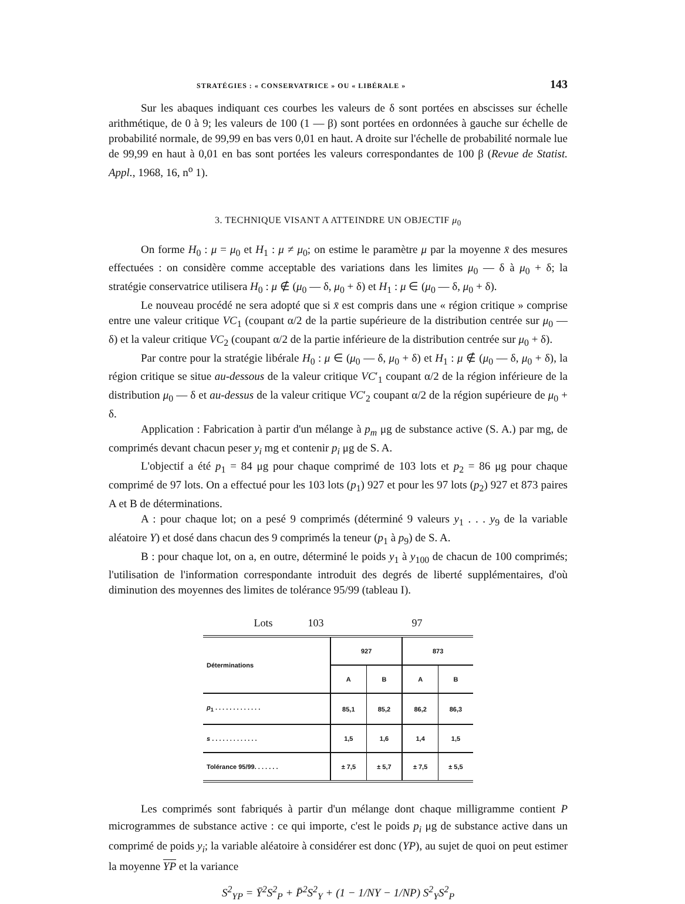STRATÉGIES : « CONSERVATRICE » OU « LIBÉRALE » 143
Sur les abaques indiquant ces courbes les valeurs de δ sont portées en abscisses sur échelle arithmétique, de 0 à 9; les valeurs de 100 (1 — β) sont portées en ordonnées à gauche sur échelle de probabilité normale, de 99,99 en bas vers 0,01 en haut. A droite sur l'échelle de probabilité normale lue de 99,99 en haut à 0,01 en bas sont portées les valeurs correspondantes de 100 β (Revue de Statist. Appl., 1968, 16, n<sup>o</sup> 1).
3. TECHNIQUE VISANT A ATTEINDRE UN OBJECTIF μ<sub>0</sub>
On forme H<sub>0</sub> : μ = μ<sub>0</sub> et H<sub>1</sub> : μ ≠ μ<sub>0</sub>; on estime le paramètre μ par la moyenne x̄ des mesures effectuées : on considère comme acceptable des variations dans les limites μ<sub>0</sub> — δ à μ<sub>0</sub> + δ; la stratégie conservatrice utilisera H<sub>0</sub> : μ ∉ (μ<sub>0</sub> — δ, μ<sub>0</sub> + δ) et H<sub>1</sub> : μ ∈ (μ<sub>0</sub> — δ, μ<sub>0</sub> + δ).
Le nouveau procédé ne sera adopté que si x̄ est compris dans une « région critique » comprise entre une valeur critique VC<sub>1</sub> (coupant α/2 de la partie supérieure de la distribution centrée sur μ<sub>0</sub> — δ) et la valeur critique VC<sub>2</sub> (coupant α/2 de la partie inférieure de la distribution centrée sur μ<sub>0</sub> + δ).
Par contre pour la stratégie libérale H<sub>0</sub> : μ ∈ (μ<sub>0</sub> — δ, μ<sub>0</sub> + δ) et H<sub>1</sub> : μ ∉ (μ<sub>0</sub> — δ, μ<sub>0</sub> + δ), la région critique se situe au-dessous de la valeur critique VC′<sub>1</sub> coupant α/2 de la région inférieure de la distribution μ<sub>0</sub> — δ et au-dessus de la valeur critique VC′<sub>2</sub> coupant α/2 de la région supérieure de μ<sub>0</sub> + δ.
Application : Fabrication à partir d'un mélange à p<sub>m</sub> μg de substance active (S. A.) par mg, de comprimés devant chacun peser y<sub>i</sub> mg et contenir p<sub>i</sub> μg de S. A.
L'objectif a été p<sub>1</sub> = 84 μg pour chaque comprimé de 103 lots et p<sub>2</sub> = 86 μg pour chaque comprimé de 97 lots. On a effectué pour les 103 lots (p<sub>1</sub>) 927 et pour les 97 lots (p<sub>2</sub>) 927 et 873 paires A et B de déterminations.
A : pour chaque lot; on a pesé 9 comprimés (déterminé 9 valeurs y<sub>1</sub> . . . y<sub>9</sub> de la variable aléatoire Y) et dosé dans chacun des 9 comprimés la teneur (p<sub>1</sub> à p<sub>9</sub>) de S. A.
B : pour chaque lot, on a, en outre, déterminé le poids y<sub>1</sub> à y<sub>100</sub> de chacun de 100 comprimés; l'utilisation de l'information correspondante introduit des degrés de liberté supplémentaires, d'où diminution des moyennes des limites de tolérance 95/99 (tableau I).
Lots 103 97
| Déterminations | 927 | | 873 | |
| --- | --- | --- | --- | --- |
| | A | B | A | B |
| p<sub>1</sub> . . . . . . . . . . . . . | 85,1 | 85,2 | 86,2 | 86,3 |
| s . . . . . . . . . . . . . | 1,5 | 1,6 | 1,4 | 1,5 |
| Tolérance 95/99. . . . . . . | ± 7,5 | ± 5,7 | ± 7,5 | ± 5,5 |
Les comprimés sont fabriqués à partir d'un mélange dont chaque milligramme contient P microgrammes de substance active : ce qui importe, c'est le poids p<sub>i</sub> μg de substance active dans un comprimé de poids y<sub>i</sub>; la variable aléatoire à considérer est donc (YP), au sujet de quoi on peut estimer la moyenne YP et la variance
S<sup>2</sup><sub>YP</sub> = Ȳ<sup>2</sup>S<sup>2</sup><sub>P</sub> + P̄<sup>2</sup>S<sup>2</sup><sub>Y</sub> + (1 − 1/NY − 1/NP) S<sup>2</sup><sub>Y</sub>S<sup>2</sup><sub>P</sub>